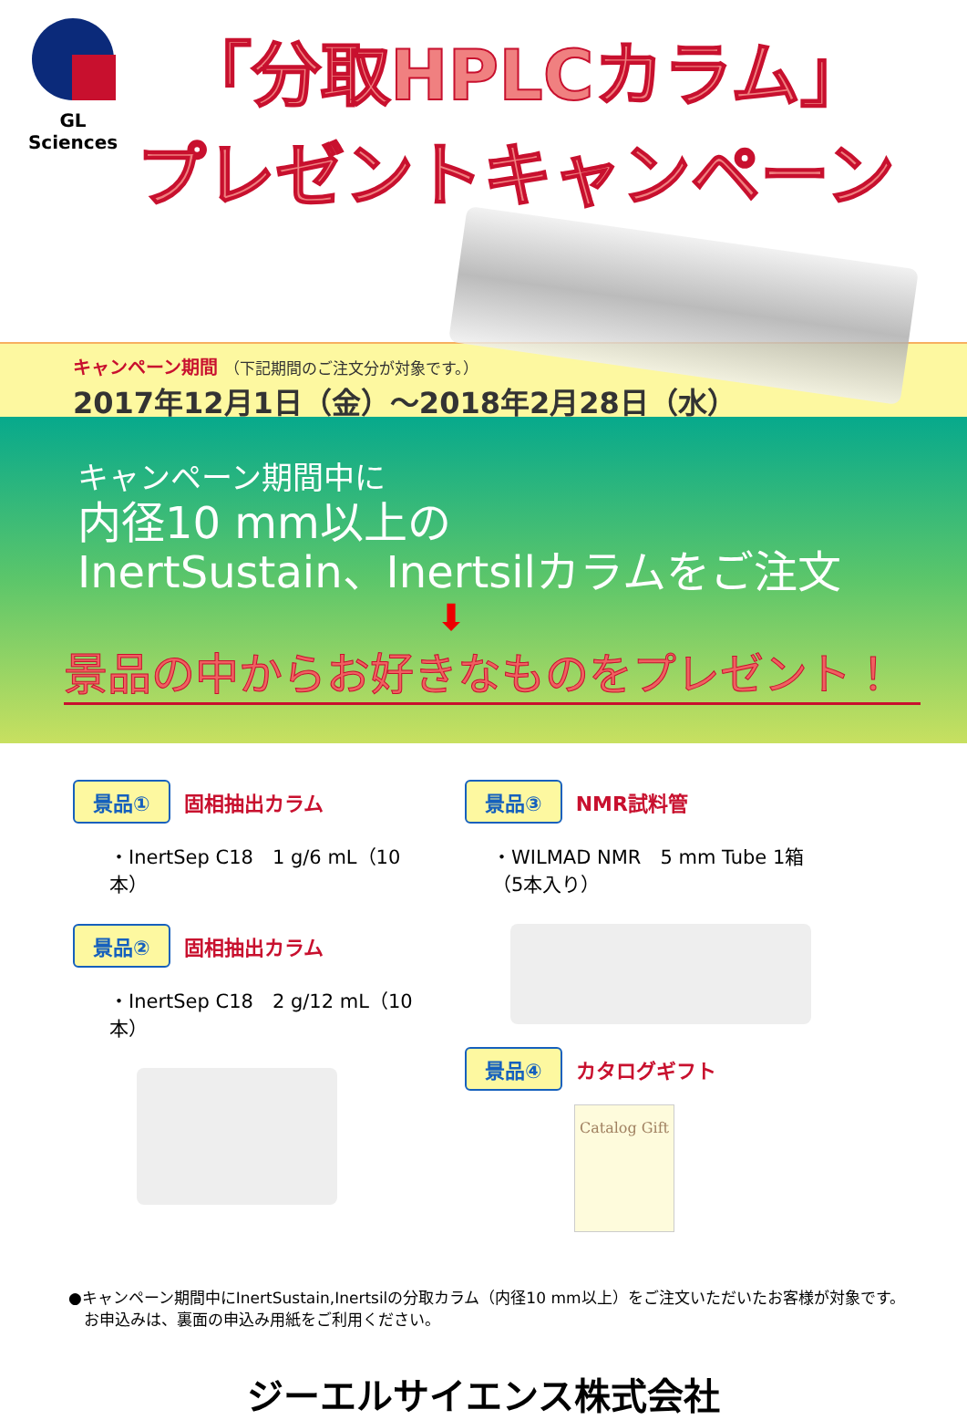GL Sciences
「分取HPLCカラム」
プレゼントキャンペーン
キャンペーン期間 （下記期間のご注文分が対象です。）
2017年12月1日（金）～2018年2月28日（水）
キャンペーン期間中に
内径10 mm以上の
InertSustain、Inertsilカラムをご注文
⬇
景品の中からお好きなものをプレゼント！
景品① 固相抽出カラム
・InertSep C18　1 g/6 mL（10本）
景品② 固相抽出カラム
・InertSep C18　2 g/12 mL（10本）
景品③ NMR試料管
・WILMAD NMR　5 mm Tube 1箱（5本入り）
景品④ カタログギフト
Catalog Gift
●キャンペーン期間中にInertSustain,Inertsilの分取カラム（内径10 mm以上）をご注文いただいたお客様が対象です。
　お申込みは、裏面の申込み用紙をご利用ください。
ジーエルサイエンス株式会社